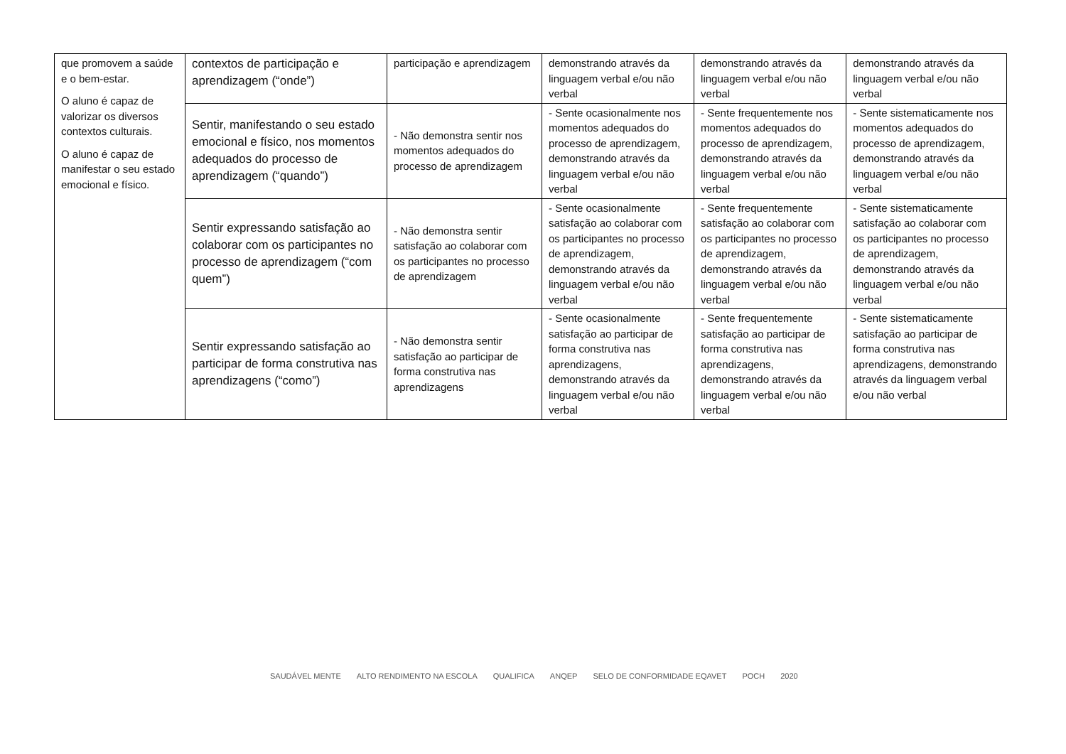| que promovem a saúde e o bem-estar. O aluno é capaz de valorizar os diversos contextos culturais. O aluno é capaz de manifestar o seu estado emocional e físico. | contextos de participação e aprendizagem (“onde”) | participação e aprendizagem | demonstrando através da linguagem verbal e/ou não verbal | demonstrando através da linguagem verbal e/ou não verbal | demonstrando através da linguagem verbal e/ou não verbal |
| | Sentir, manifestando o seu estado emocional e físico, nos momentos adequados do processo de aprendizagem (“quando”) | - Não demonstra sentir nos momentos adequados do processo de aprendizagem | - Sente ocasionalmente nos momentos adequados do processo de aprendizagem, demonstrando através da linguagem verbal e/ou não verbal | - Sente frequentemente nos momentos adequados do processo de aprendizagem, demonstrando através da linguagem verbal e/ou não verbal | - Sente sistematicamente nos momentos adequados do processo de aprendizagem, demonstrando através da linguagem verbal e/ou não verbal |
| | Sentir expressando satisfação ao colaborar com os participantes no processo de aprendizagem (“com quem”) | - Não demonstra sentir satisfação ao colaborar com os participantes no processo de aprendizagem | - Sente ocasionalmente satisfação ao colaborar com os participantes no processo de aprendizagem, demonstrando através da linguagem verbal e/ou não verbal | - Sente frequentemente satisfação ao colaborar com os participantes no processo de aprendizagem, demonstrando através da linguagem verbal e/ou não verbal | - Sente sistematicamente satisfação ao colaborar com os participantes no processo de aprendizagem, demonstrando através da linguagem verbal e/ou não verbal |
| | Sentir expressando satisfação ao participar de forma construtiva nas aprendizagens (“como”) | - Não demonstra sentir satisfação ao participar de forma construtiva nas aprendizagens | - Sente ocasionalmente satisfação ao participar de forma construtiva nas aprendizagens, demonstrando através da linguagem verbal e/ou não verbal | - Sente frequentemente satisfação ao participar de forma construtiva nas aprendizagens, demonstrando através da linguagem verbal e/ou não verbal | - Sente sistematicamente satisfação ao participar de forma construtiva nas aprendizagens, demonstrando através da linguagem verbal e/ou não verbal |
SAUDÁVEL MENTE ALTO RENDIMENTO NA ESCOLA QUALIFICA ANQEP SELO DE CONFORMIDADE EQAVET POCH 2020